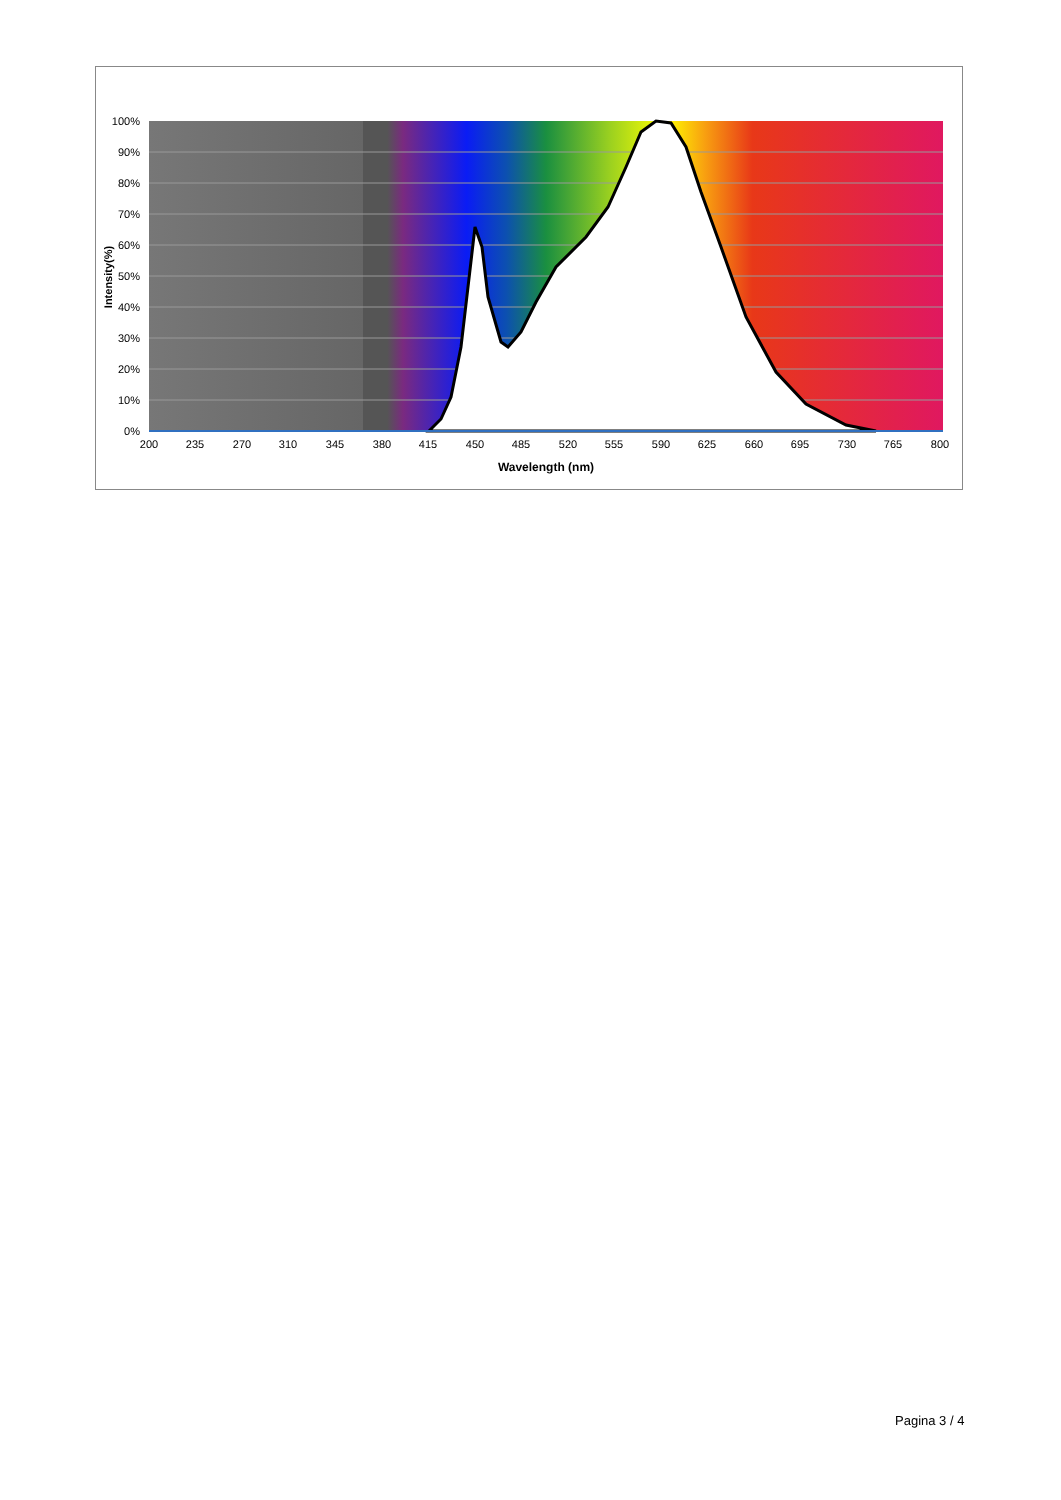100%
90%
80%
70%
60%
50%
40%
30%
20%
10%
0%
200
235
270
310
345
380
415
450
485
520
555
590
625
660
695
730
765
800
Wavelength (nm)
Intensity(%)
Pagina 3 / 4